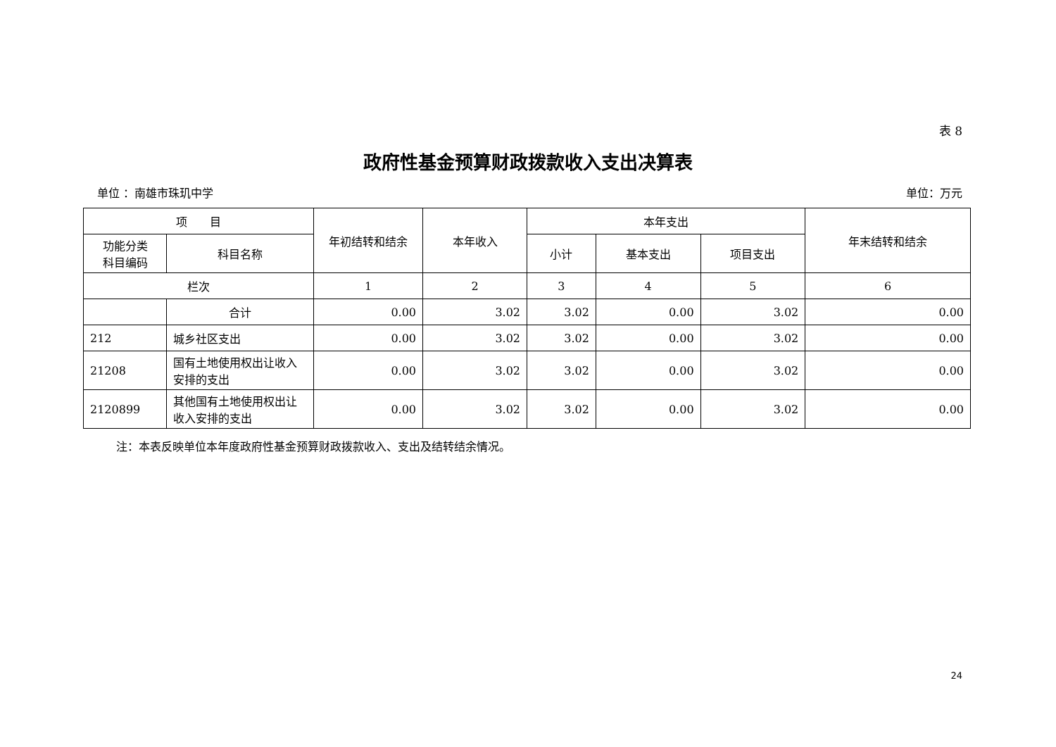表 8
政府性基金预算财政拨款收入支出决算表
单位 ：南雄市珠玑中学 单位：万元
| 项 目 | | 年初结转和结余 | 本年收入 | 本年支出 | | | 年末结转和结余 |
| --- | --- | --- | --- | --- | --- | --- | --- |
| 功能分类 科目编码 | 科目名称 | | | 小计 | 基本支出 | 项目支出 | |
| 栏次 | | 1 | 2 | 3 | 4 | 5 | 6 |
| | 合计 | 0.00 | 3.02 | 3.02 | 0.00 | 3.02 | 0.00 |
| 212 | 城乡社区支出 | 0.00 | 3.02 | 3.02 | 0.00 | 3.02 | 0.00 |
| 21208 | 国有土地使用权出让收入安排的支出 | 0.00 | 3.02 | 3.02 | 0.00 | 3.02 | 0.00 |
| 2120899 | 其他国有土地使用权出让收入安排的支出 | 0.00 | 3.02 | 3.02 | 0.00 | 3.02 | 0.00 |
注：本表反映单位本年度政府性基金预算财政拨款收入、支出及结转结余情况。
24